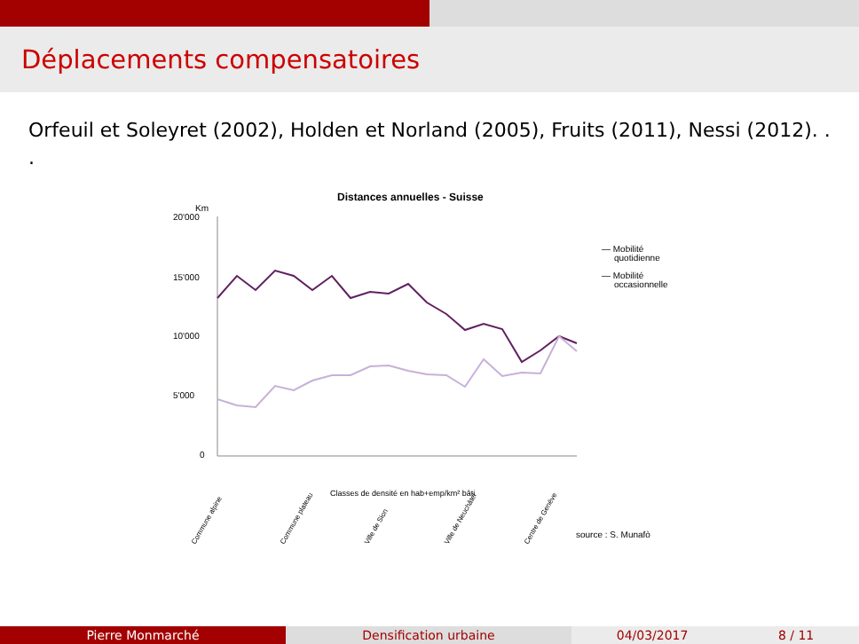Déplacements compensatoires
Orfeuil et Soleyret (2002), Holden et Norland (2005), Fruits (2011), Nessi (2012). . .
Distances annuelles - Suisse
Km
20'000
15'000
10'000
5'000
0
— Mobilité
quotidienne
— Mobilité
occasionnelle
Classes de densité en hab+emp/km² bâti
source : S. Munafò
Commune alpine
Commune plateau
Ville de Sion
Ville de Neuchâtel
Centre de Genève
Pierre Monmarché Densification urbaine 04/03/2017 8 / 11